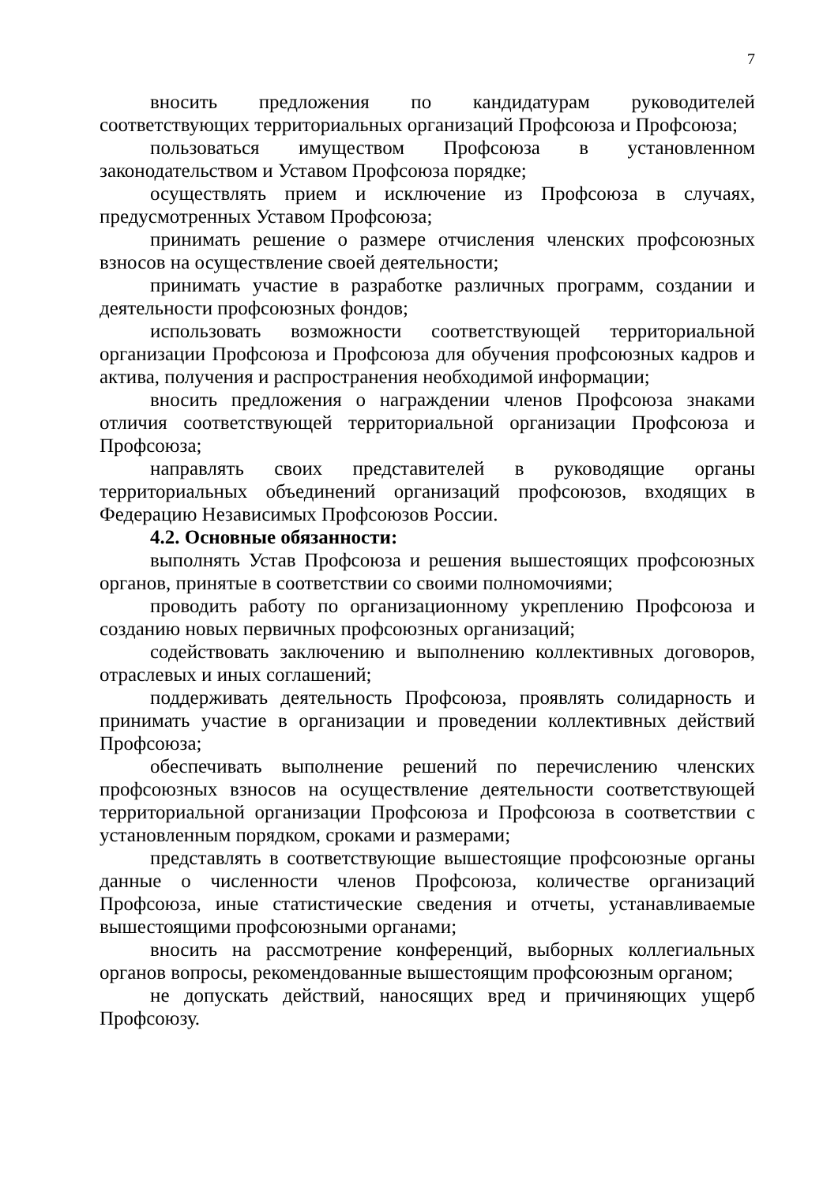7
вносить предложения по кандидатурам руководителей соответствующих территориальных организаций Профсоюза и Профсоюза;
пользоваться имуществом Профсоюза в установленном законодательством и Уставом Профсоюза порядке;
осуществлять прием и исключение из Профсоюза в случаях, предусмотренных Уставом Профсоюза;
принимать решение о размере отчисления членских профсоюзных взносов на осуществление своей деятельности;
принимать участие в разработке различных программ, создании и деятельности профсоюзных фондов;
использовать возможности соответствующей территориальной организации Профсоюза и Профсоюза для обучения профсоюзных кадров и актива, получения и распространения необходимой информации;
вносить предложения о награждении членов Профсоюза знаками отличия соответствующей территориальной организации Профсоюза и Профсоюза;
направлять своих представителей в руководящие органы территориальных объединений организаций профсоюзов, входящих в Федерацию Независимых Профсоюзов России.
4.2. Основные обязанности:
выполнять Устав Профсоюза и решения вышестоящих профсоюзных органов, принятые в соответствии со своими полномочиями;
проводить работу по организационному укреплению Профсоюза и созданию новых первичных профсоюзных организаций;
содействовать заключению и выполнению коллективных договоров, отраслевых и иных соглашений;
поддерживать деятельность Профсоюза, проявлять солидарность и принимать участие в организации и проведении коллективных действий Профсоюза;
обеспечивать выполнение решений по перечислению членских профсоюзных взносов на осуществление деятельности соответствующей территориальной организации Профсоюза и Профсоюза в соответствии с установленным порядком, сроками и размерами;
представлять в соответствующие вышестоящие профсоюзные органы данные о численности членов Профсоюза, количестве организаций Профсоюза, иные статистические сведения и отчеты, устанавливаемые вышестоящими профсоюзными органами;
вносить на рассмотрение конференций, выборных коллегиальных органов вопросы, рекомендованные вышестоящим профсоюзным органом;
не допускать действий, наносящих вред и причиняющих ущерб Профсоюзу.